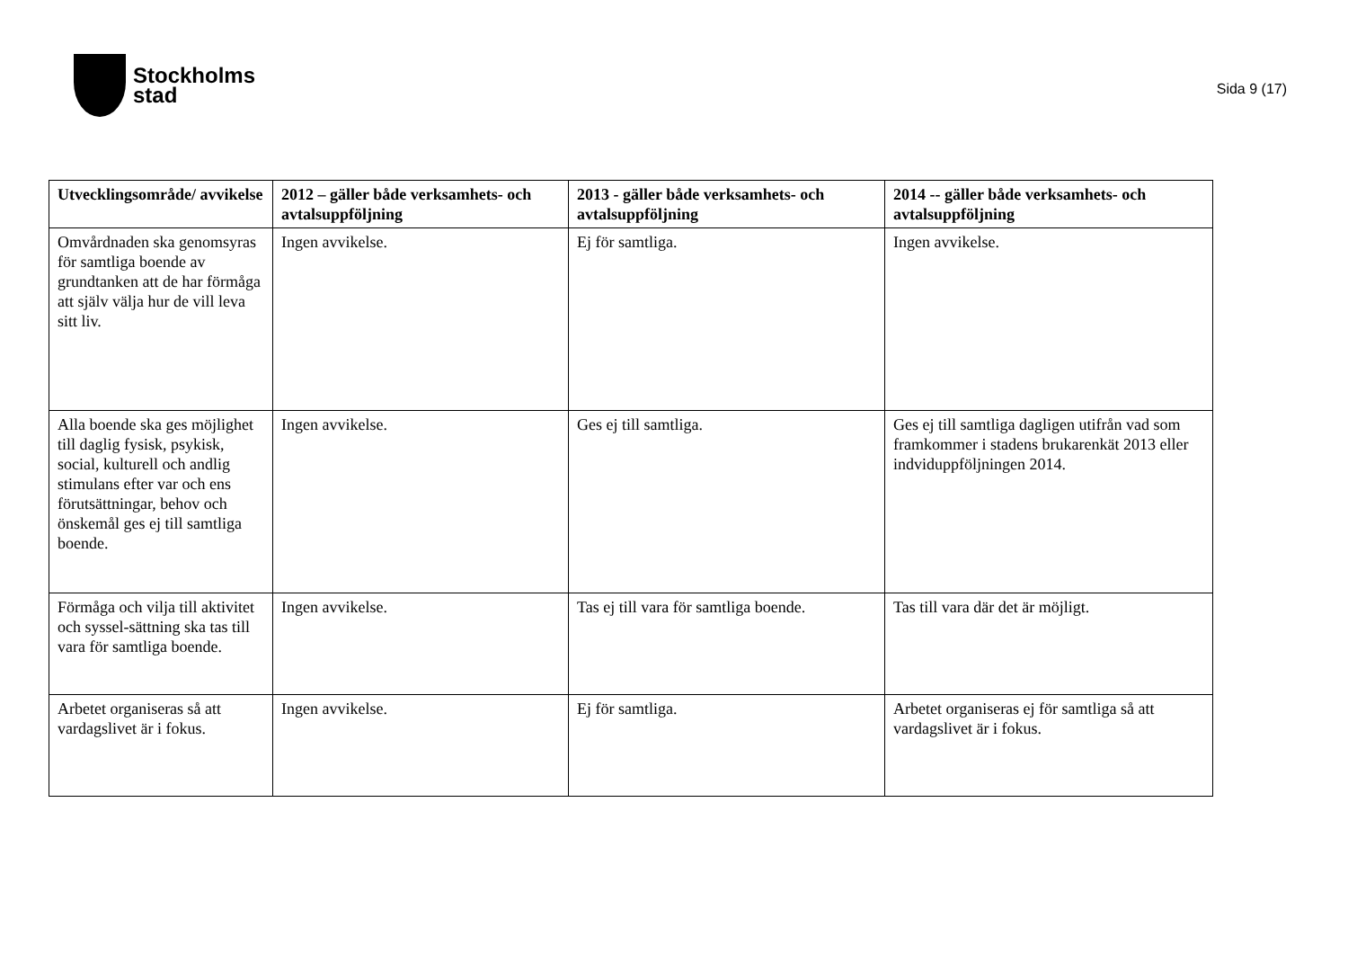Stockholms
stad
Sida 9 (17)
| Utvecklingsområde/ avvikelse | 2012 – gäller både verksamhets- och avtalsuppföljning | 2013 - gäller både verksamhets- och avtalsuppföljning | 2014 -- gäller både verksamhets- och avtalsuppföljning |
| --- | --- | --- | --- |
| Omvårdnaden ska genomsyras för samtliga boende av grundtanken att de har förmåga att själv välja hur de vill leva sitt liv. | Ingen avvikelse. | Ej för samtliga. | Ingen avvikelse. |
| Alla boende ska ges möjlighet till daglig fysisk, psykisk, social, kulturell och andlig stimulans efter var och ens förutsättningar, behov och önskemål ges ej till samtliga boende. | Ingen avvikelse. | Ges ej till samtliga. | Ges ej till samtliga dagligen utifrån vad som framkommer i stadens brukarenkät 2013 eller indviduppföljningen 2014. |
| Förmåga och vilja till aktivitet och syssel-sättning ska tas till vara för samtliga boende. | Ingen avvikelse. | Tas ej till vara för samtliga boende. | Tas till vara där det är möjligt. |
| Arbetet organiseras så att vardagslivet är i fokus. | Ingen avvikelse. | Ej för samtliga. | Arbetet organiseras ej för samtliga så att vardagslivet är i fokus. |